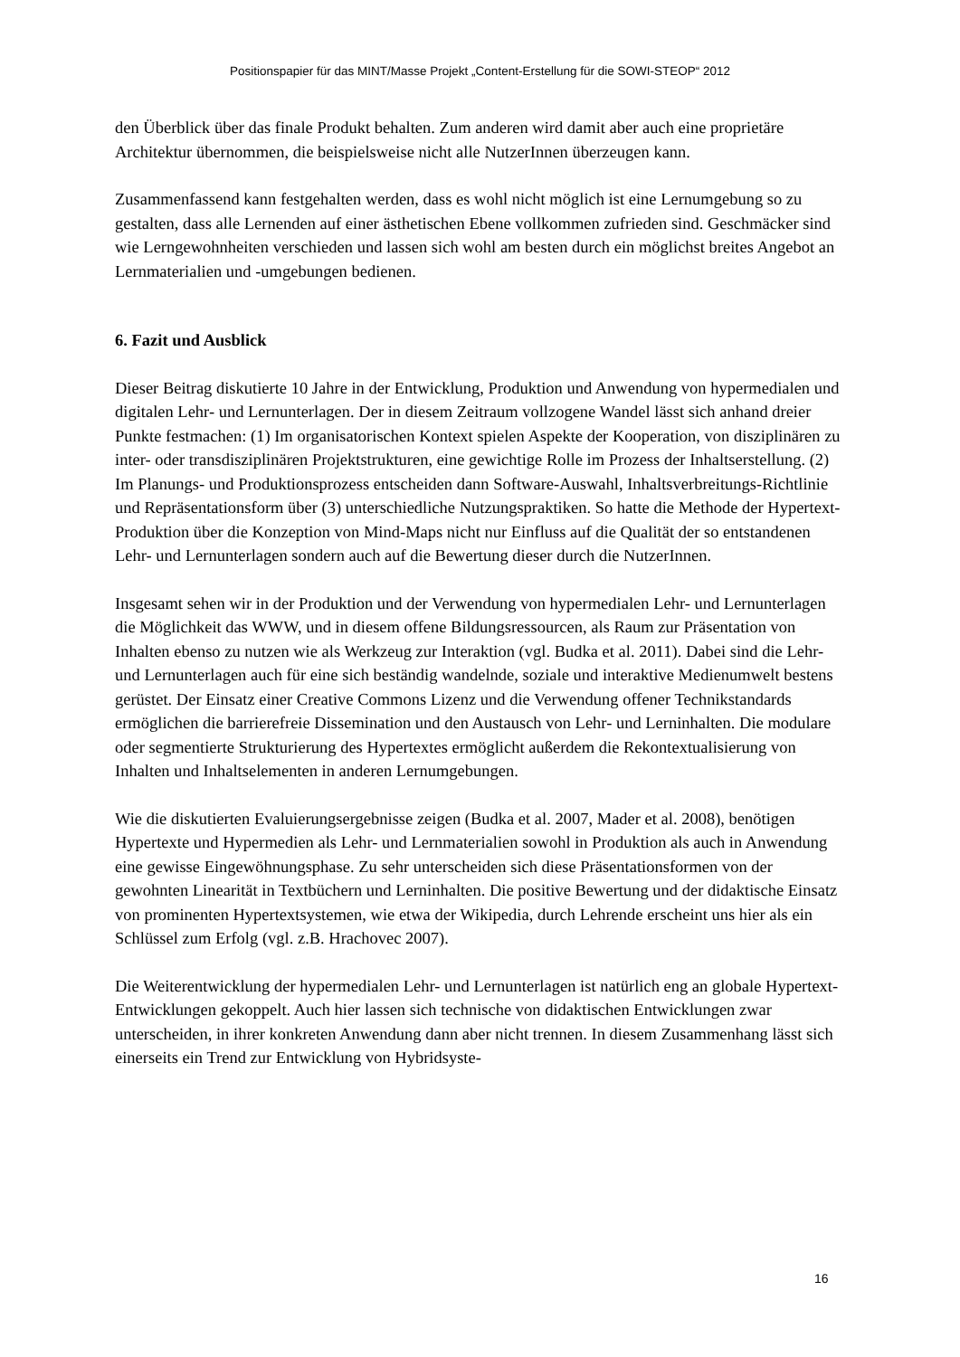Positionspapier für das MINT/Masse Projekt „Content-Erstellung für die SOWI-STEOP“ 2012
den Überblick über das finale Produkt behalten. Zum anderen wird damit aber auch eine proprietäre Architektur übernommen, die beispielsweise nicht alle NutzerInnen überzeugen kann.
Zusammenfassend kann festgehalten werden, dass es wohl nicht möglich ist eine Lernumgebung so zu gestalten, dass alle Lernenden auf einer ästhetischen Ebene vollkommen zufrieden sind. Geschmäcker sind wie Lerngewohnheiten verschieden und lassen sich wohl am besten durch ein möglichst breites Angebot an Lernmaterialien und -umgebungen bedienen.
6. Fazit und Ausblick
Dieser Beitrag diskutierte 10 Jahre in der Entwicklung, Produktion und Anwendung von hypermedialen und digitalen Lehr- und Lernunterlagen. Der in diesem Zeitraum vollzogene Wandel lässt sich anhand dreier Punkte festmachen: (1) Im organisatorischen Kontext spielen Aspekte der Kooperation, von disziplinären zu inter- oder transdisziplinären Projektstrukturen, eine gewichtige Rolle im Prozess der Inhaltserstellung. (2) Im Planungs- und Produktionsprozess entscheiden dann Software-Auswahl, Inhaltsverbreitungs-Richtlinie und Repräsentationsform über (3) unterschiedliche Nutzungspraktiken. So hatte die Methode der Hypertext-Produktion über die Konzeption von Mind-Maps nicht nur Einfluss auf die Qualität der so entstandenen Lehr- und Lernunterlagen sondern auch auf die Bewertung dieser durch die NutzerInnen.
Insgesamt sehen wir in der Produktion und der Verwendung von hypermedialen Lehr- und Lernunterlagen die Möglichkeit das WWW, und in diesem offene Bildungsressourcen, als Raum zur Präsentation von Inhalten ebenso zu nutzen wie als Werkzeug zur Interaktion (vgl. Budka et al. 2011). Dabei sind die Lehr- und Lernunterlagen auch für eine sich beständig wandelnde, soziale und interaktive Medienumwelt bestens gerüstet. Der Einsatz einer Creative Commons Lizenz und die Verwendung offener Technikstandards ermöglichen die barrierefreie Dissemination und den Austausch von Lehr- und Lerninhalten. Die modulare oder segmentierte Strukturierung des Hypertextes ermöglicht außerdem die Rekontextualisierung von Inhalten und Inhaltselementen in anderen Lernumgebungen.
Wie die diskutierten Evaluierungsergebnisse zeigen (Budka et al. 2007, Mader et al. 2008), benötigen Hypertexte und Hypermedien als Lehr- und Lernmaterialien sowohl in Produktion als auch in Anwendung eine gewisse Eingewöhnungsphase. Zu sehr unterscheiden sich diese Präsentationsformen von der gewohnten Linearität in Textbüchern und Lerninhalten. Die positive Bewertung und der didaktische Einsatz von prominenten Hypertextsystemen, wie etwa der Wikipedia, durch Lehrende erscheint uns hier als ein Schlüssel zum Erfolg (vgl. z.B. Hrachovec 2007).
Die Weiterentwicklung der hypermedialen Lehr- und Lernunterlagen ist natürlich eng an globale Hypertext-Entwicklungen gekoppelt. Auch hier lassen sich technische von didaktischen Entwicklungen zwar unterscheiden, in ihrer konkreten Anwendung dann aber nicht trennen. In diesem Zusammenhang lässt sich einerseits ein Trend zur Entwicklung von Hybridsyste-
16